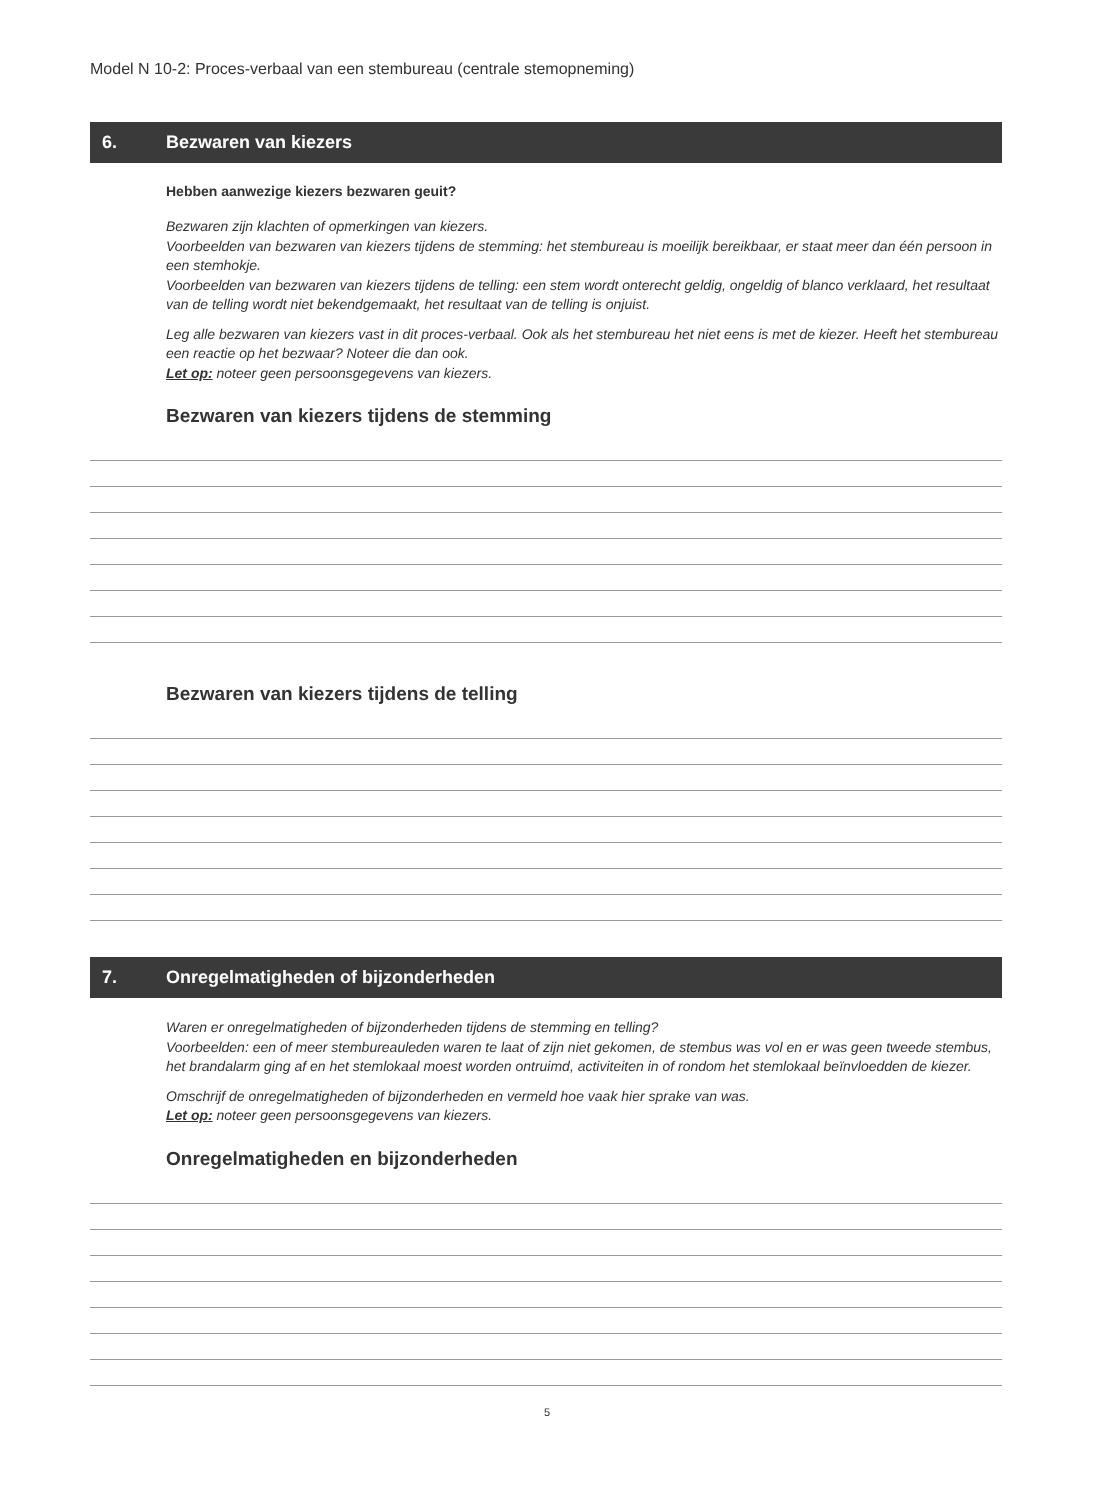Model N 10-2: Proces-verbaal van een stembureau (centrale stemopneming)
6. Bezwaren van kiezers
Hebben aanwezige kiezers bezwaren geuit?
Bezwaren zijn klachten of opmerkingen van kiezers.
Voorbeelden van bezwaren van kiezers tijdens de stemming: het stembureau is moeilijk bereikbaar, er staat meer dan één persoon in een stemhokje.
Voorbeelden van bezwaren van kiezers tijdens de telling: een stem wordt onterecht geldig, ongeldig of blanco verklaard, het resultaat van de telling wordt niet bekendgemaakt, het resultaat van de telling is onjuist.
Leg alle bezwaren van kiezers vast in dit proces-verbaal. Ook als het stembureau het niet eens is met de kiezer. Heeft het stembureau een reactie op het bezwaar? Noteer die dan ook.
Let op: noteer geen persoonsgegevens van kiezers.
Bezwaren van kiezers tijdens de stemming
Bezwaren van kiezers tijdens de telling
7. Onregelmatigheden of bijzonderheden
Waren er onregelmatigheden of bijzonderheden tijdens de stemming en telling?
Voorbeelden: een of meer stembureauleden waren te laat of zijn niet gekomen, de stembus was vol en er was geen tweede stembus, het brandalarm ging af en het stemlokaal moest worden ontruimd, activiteiten in of rondom het stemlokaal beïnvloedden de kiezer.
Omschrijf de onregelmatigheden of bijzonderheden en vermeld hoe vaak hier sprake van was.
Let op: noteer geen persoonsgegevens van kiezers.
Onregelmatigheden en bijzonderheden
5